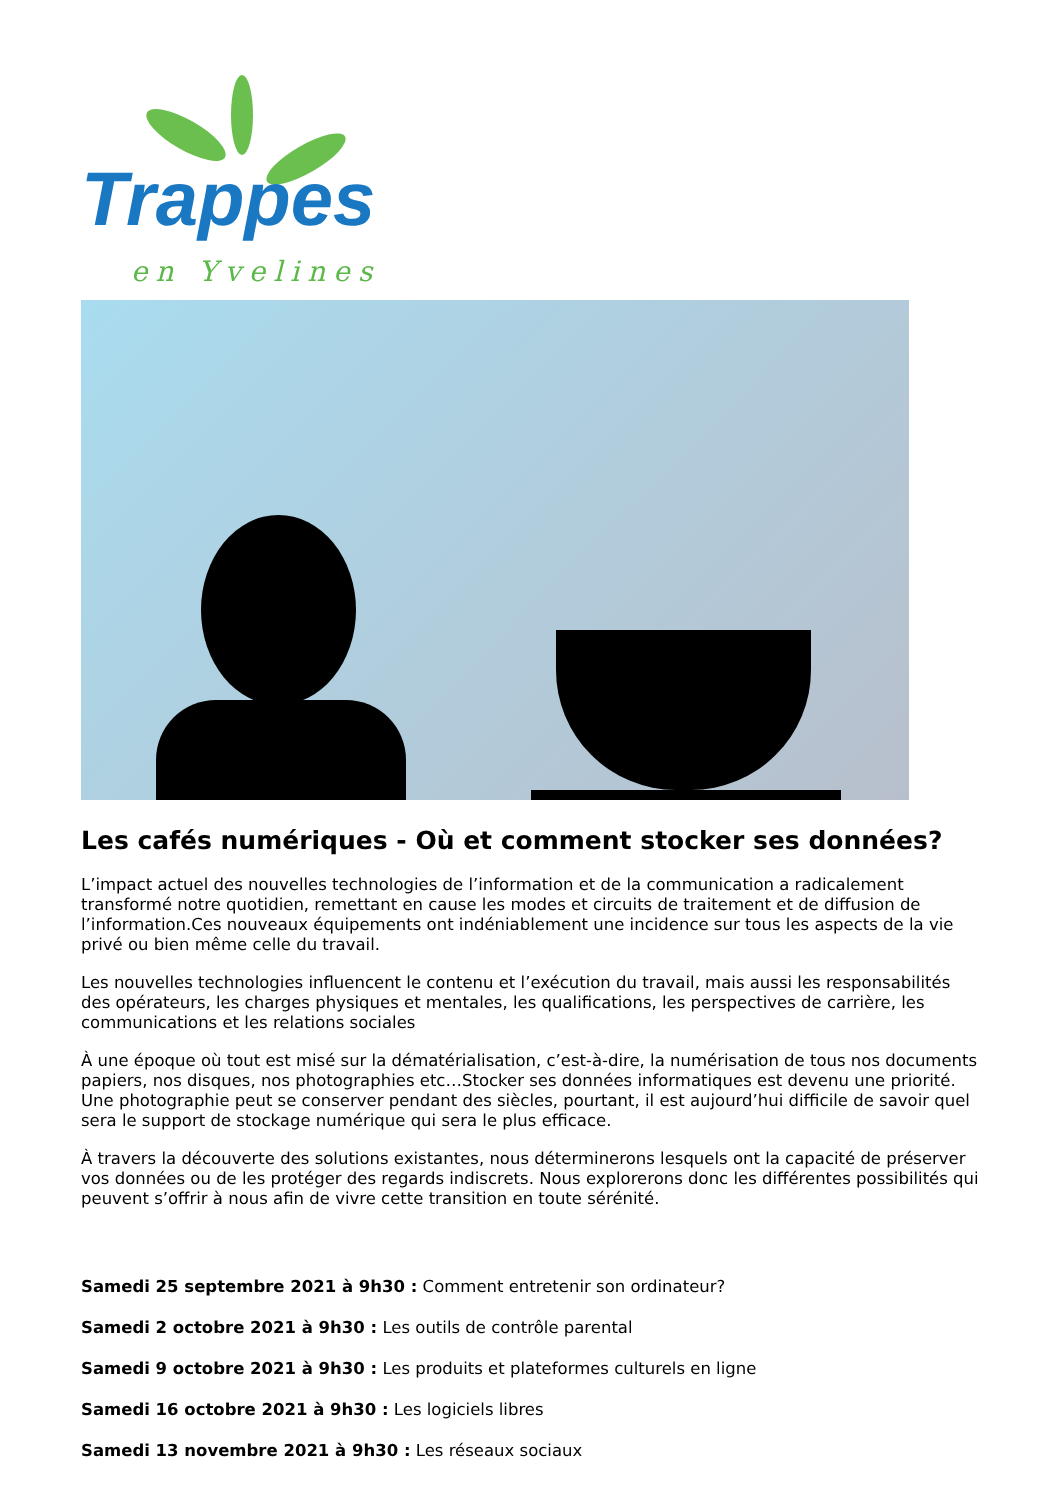Trappes
en Yvelines
Les cafés numériques - Où et comment stocker ses données?
L’impact actuel des nouvelles technologies de l’information et de la communication a radicalement transformé notre quotidien, remettant en cause les modes et circuits de traitement et de diffusion de l’information.Ces nouveaux équipements ont indéniablement une incidence sur tous les aspects de la vie privé ou bien même celle du travail.
Les nouvelles technologies influencent le contenu et l’exécution du travail, mais aussi les responsabilités des opérateurs, les charges physiques et mentales, les qualifications, les perspectives de carrière, les communications et les relations sociales
À une époque où tout est misé sur la dématérialisation, c’est-à-dire, la numérisation de tous nos documents papiers, nos disques, nos photographies etc…Stocker ses données informatiques est devenu une priorité. Une photographie peut se conserver pendant des siècles, pourtant, il est aujourd’hui difficile de savoir quel sera le support de stockage numérique qui sera le plus efficace.
À travers la découverte des solutions existantes, nous déterminerons lesquels ont la capacité de préserver vos données ou de les protéger des regards indiscrets. Nous explorerons donc les différentes possibilités qui peuvent s’offrir à nous afin de vivre cette transition en toute sérénité.
Samedi 25 septembre 2021 à 9h30 : Comment entretenir son ordinateur?
Samedi 2 octobre 2021 à 9h30 : Les outils de contrôle parental
Samedi 9 octobre 2021 à 9h30 : Les produits et plateformes culturels en ligne
Samedi 16 octobre 2021 à 9h30 : Les logiciels libres
Samedi 13 novembre 2021 à 9h30 : Les réseaux sociaux